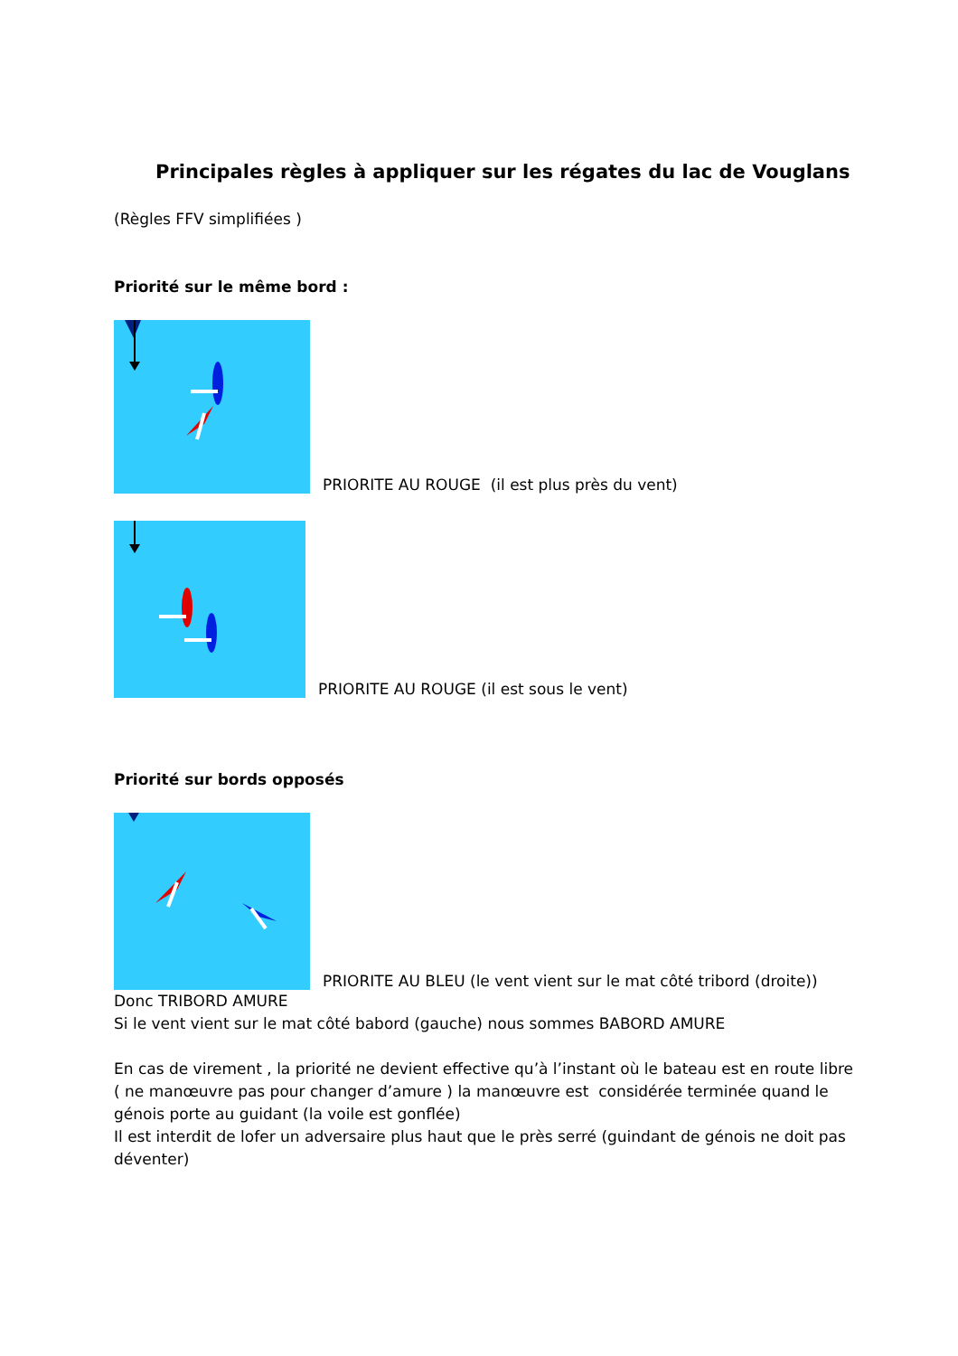Principales règles à appliquer sur les régates du lac de Vouglans
(Règles FFV simplifiées )
Priorité sur le même bord :
PRIORITE AU ROUGE (il est plus près du vent)
PRIORITE AU ROUGE (il est sous le vent)
Priorité sur bords opposés
PRIORITE AU BLEU (le vent vient sur le mat côté tribord (droite))
Donc TRIBORD AMURE
Si le vent vient sur le mat côté babord (gauche) nous sommes BABORD AMURE
En cas de virement , la priorité ne devient effective qu’à l’instant où le bateau est en route libre ( ne manœuvre pas pour changer d’amure ) la manœuvre est considérée terminée quand le génois porte au guidant (la voile est gonflée)
Il est interdit de lofer un adversaire plus haut que le près serré (guindant de génois ne doit pas déventer)